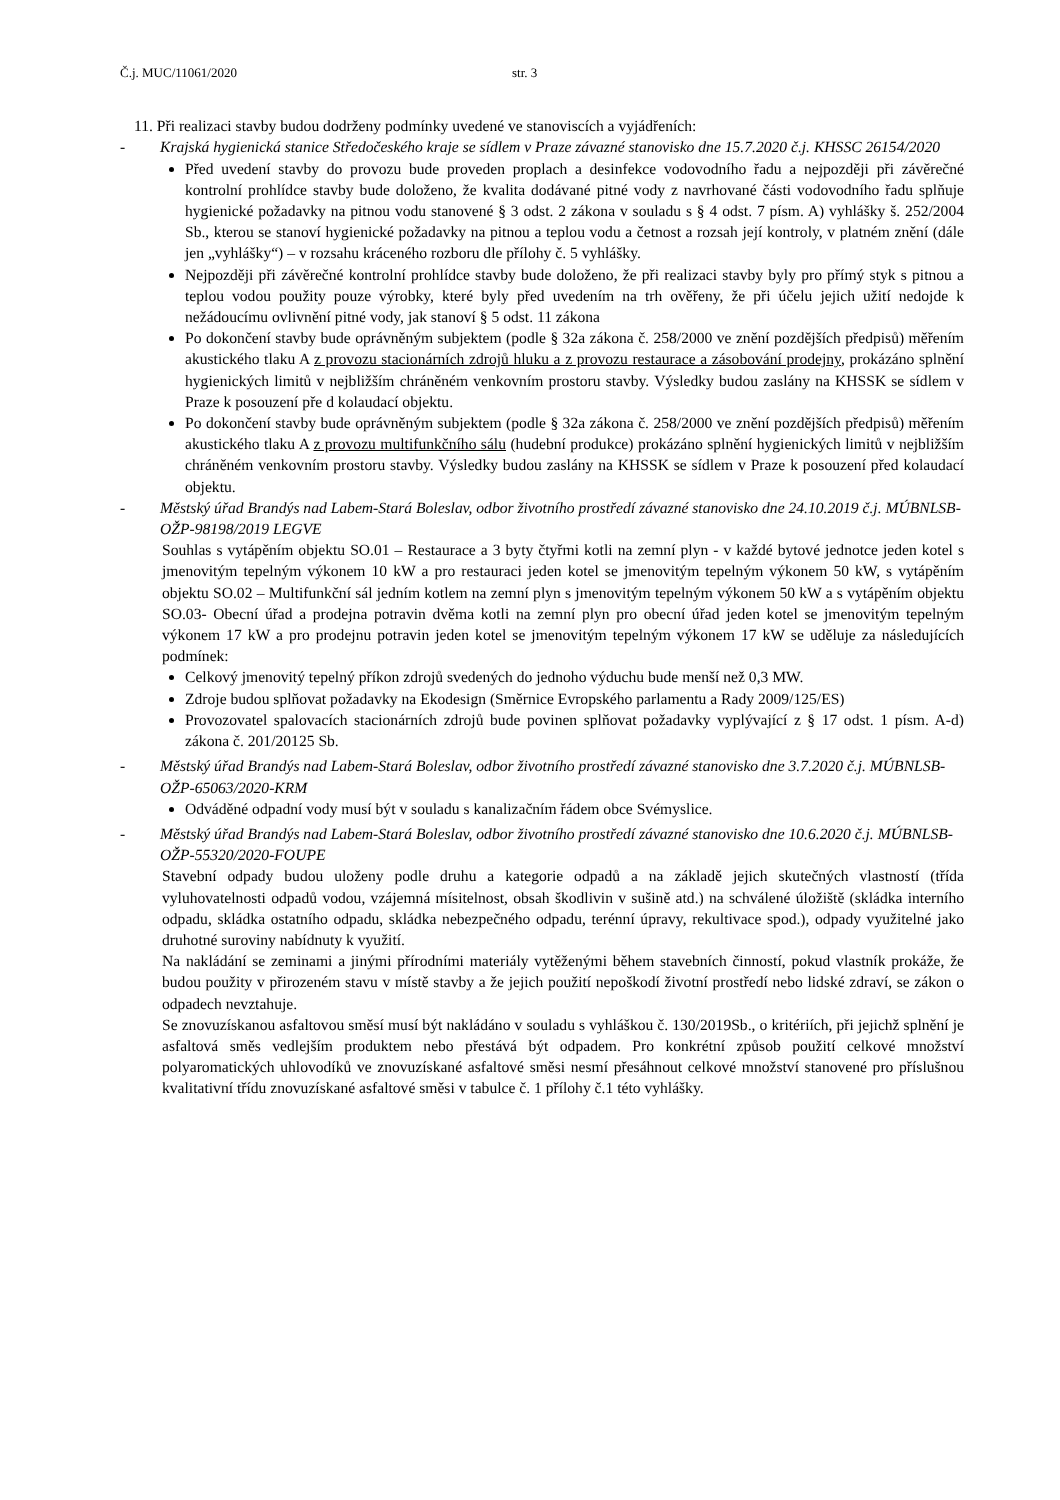Č.j. MUC/11061/2020 str. 3
11. Při realizaci stavby budou dodrženy podmínky uvedené ve stanoviscích a vyjádřeních:
- Krajská hygienická stanice Středočeského kraje se sídlem v Praze závazné stanovisko dne 15.7.2020 č.j. KHSSC 26154/2020
Před uvedení stavby do provozu bude proveden proplach a desinfekce vodovodního řadu a nejpozději při závěrečné kontrolní prohlídce stavby bude doloženo, že kvalita dodávané pitné vody z navrhované části vodovodního řadu splňuje hygienické požadavky na pitnou vodu stanovené § 3 odst. 2 zákona v souladu s § 4 odst. 7 písm. A) vyhlášky š. 252/2004 Sb., kterou se stanoví hygienické požadavky na pitnou a teplou vodu a četnost a rozsah její kontroly, v platném znění (dále jen „vyhlášky“) – v rozsahu kráceného rozboru dle přílohy č. 5 vyhlášky.
Nejpozději při závěrečné kontrolní prohlídce stavby bude doloženo, že při realizaci stavby byly pro přímý styk s pitnou a teplou vodou použity pouze výrobky, které byly před uvedením na trh ověřeny, že při účelu jejich užití nedojde k nežádoucímu ovlivnění pitné vody, jak stanoví § 5 odst. 11 zákona
Po dokončení stavby bude oprávněným subjektem (podle § 32a zákona č. 258/2000 ve znění pozdějších předpisů) měřením akustického tlaku A z provozu stacionárních zdrojů hluku a z provozu restaurace a zásobování prodejny, prokázáno splnění hygienických limitů v nejbližším chráněném venkovním prostoru stavby. Výsledky budou zaslány na KHSSK se sídlem v Praze k posouzení pře d kolaudací objektu.
Po dokončení stavby bude oprávněným subjektem (podle § 32a zákona č. 258/2000 ve znění pozdějších předpisů) měřením akustického tlaku A z provozu multifunkčního sálu (hudební produkce) prokázáno splnění hygienických limitů v nejbližším chráněném venkovním prostoru stavby. Výsledky budou zaslány na KHSSK se sídlem v Praze k posouzení před kolaudací objektu.
- Městský úřad Brandýs nad Labem-Stará Boleslav, odbor životního prostředí závazné stanovisko dne 24.10.2019 č.j. MÚBNLSB-OŽP-98198/2019 LEGVE
Souhlas s vytápěním objektu SO.01 – Restaurace a 3 byty čtyřmi kotli na zemní plyn - v každé bytové jednotce jeden kotel s jmenovitým tepelným výkonem 10 kW a pro restauraci jeden kotel se jmenovitým tepelným výkonem 50 kW, s vytápěním objektu SO.02 – Multifunkční sál jedním kotlem na zemní plyn s jmenovitým tepelným výkonem 50 kW a s vytápěním objektu SO.03- Obecní úřad a prodejna potravin dvěma kotli na zemní plyn pro obecní úřad jeden kotel se jmenovitým tepelným výkonem 17 kW a pro prodejnu potravin jeden kotel se jmenovitým tepelným výkonem 17 kW se uděluje za následujících podmínek:
Celkový jmenovitý tepelný příkon zdrojů svedených do jednoho výduchu bude menší než 0,3 MW.
Zdroje budou splňovat požadavky na Ekodesign (Směrnice Evropského parlamentu a Rady 2009/125/ES)
Provozovatel spalovacích stacionárních zdrojů bude povinen splňovat požadavky vyplývající z § 17 odst. 1 písm. A-d) zákona č. 201/20125 Sb.
- Městský úřad Brandýs nad Labem-Stará Boleslav, odbor životního prostředí závazné stanovisko dne 3.7.2020 č.j. MÚBNLSB-OŽP-65063/2020-KRM
Odváděné odpadní vody musí být v souladu s kanalizačním řádem obce Svémyslice.
- Městský úřad Brandýs nad Labem-Stará Boleslav, odbor životního prostředí závazné stanovisko dne 10.6.2020 č.j. MÚBNLSB-OŽP-55320/2020-FOUPE
Stavební odpady budou uloženy podle druhu a kategorie odpadů a na základě jejich skutečných vlastností (třída vyluhovatelnosti odpadů vodou, vzájemná mísitelnost, obsah škodlivin v sušině atd.) na schválené úložiště (skládka interního odpadu, skládka ostatního odpadu, skládka nebezpečného odpadu, terénní úpravy, rekultivace spod.), odpady využitelné jako druhotné suroviny nabídnuty k využití.
Na nakládání se zeminami a jinými přírodními materiály vytěženými během stavebních činností, pokud vlastník prokáže, že budou použity v přirozeném stavu v místě stavby a že jejich použití nepoškodí životní prostředí nebo lidské zdraví, se zákon o odpadech nevztahuje.
Se znovuzískanou asfaltovou směsí musí být nakládáno v souladu s vyhláškou č. 130/2019Sb., o kritériích, při jejichž splnění je asfaltová směs vedlejším produktem nebo přestává být odpadem. Pro konkrétní způsob použití celkové množství polyaromatických uhlovodíků ve znovuzískané asfaltové směsi nesmí přesáhnout celkové množství stanovené pro příslušnou kvalitativní třídu znovuzískané asfaltové směsi v tabulce č. 1 přílohy č.1 této vyhlášky.